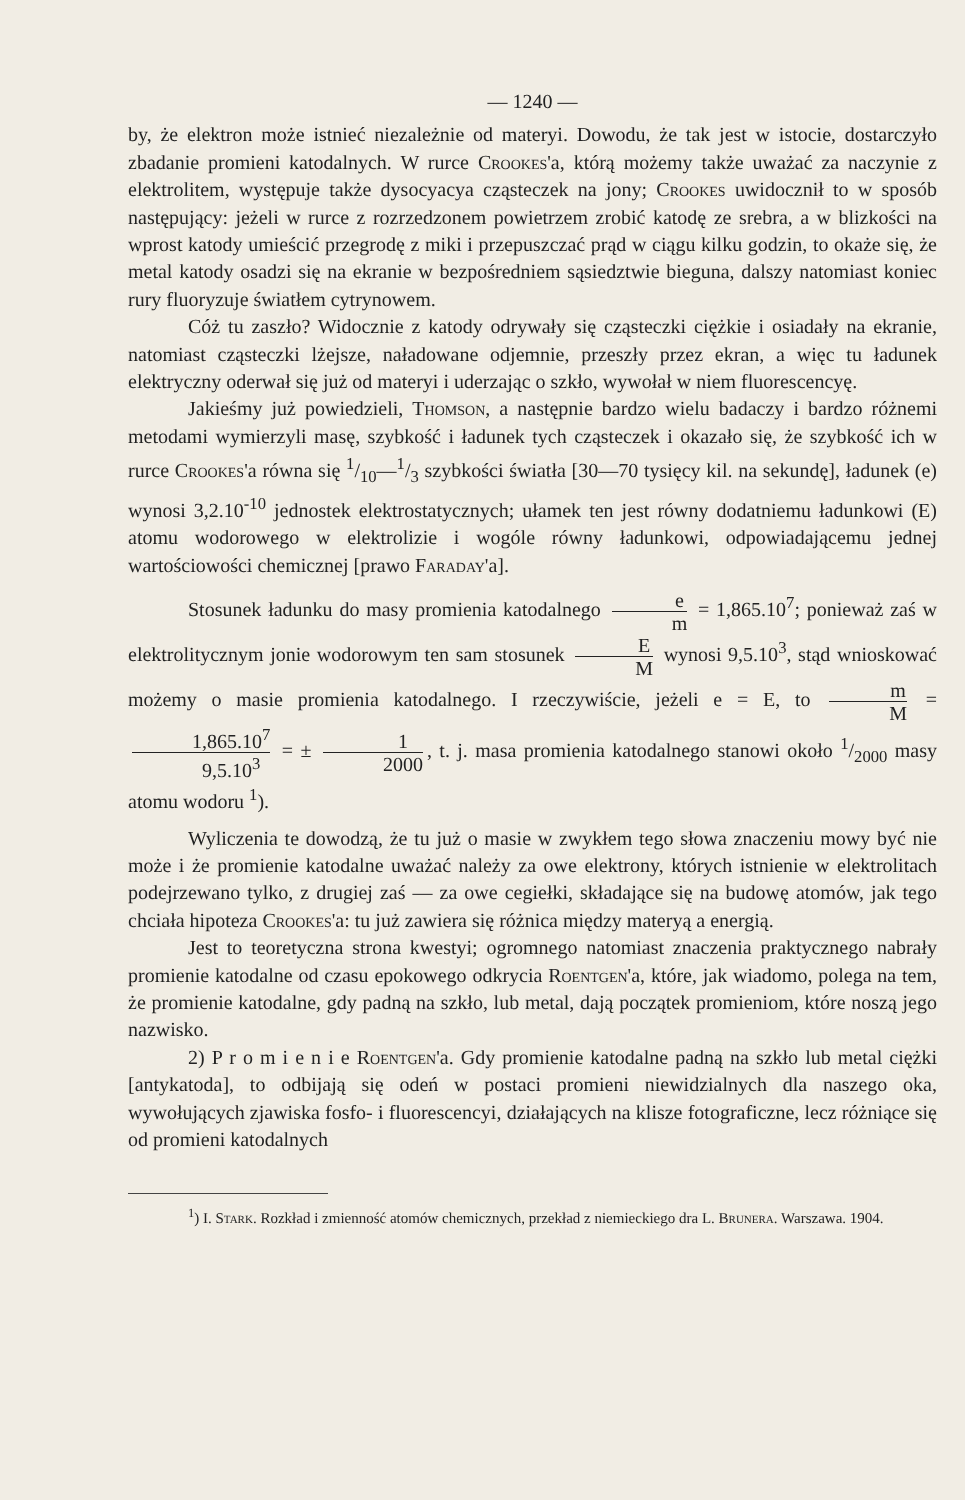— 1240 —
by, że elektron może istnieć niezależnie od materyi. Dowodu, że tak jest w istocie, dostarczyło zbadanie promieni katodalnych. W rurce Crookes'a, którą możemy także uważać za naczynie z elektrolitem, występuje także dysocyacya cząsteczek na jony; Crookes uwidocznił to w sposób następujący: jeżeli w rurce z rozrzedzonem powietrzem zrobić katodę ze srebra, a w blizkości na wprost katody umieścić przegrodę z miki i przepuszczać prąd w ciągu kilku godzin, to okaże się, że metal katody osadzi się na ekranie w bezpośredniem sąsiedztwie bieguna, dalszy natomiast koniec rury fluoryzuje światłem cytrynowem.
Cóż tu zaszło? Widocznie z katody odrywały się cząsteczki ciężkie i osiadały na ekranie, natomiast cząsteczki lżejsze, naładowane odjemnie, przeszły przez ekran, a więc tu ładunek elektryczny oderwał się już od materyi i uderzając o szkło, wywołał w niem fluorescencyę.
Jakieśmy już powiedzieli, Thomson, a następnie bardzo wielu badaczy i bardzo różnemi metodami wymierzyli masę, szybkość i ładunek tych cząsteczek i okazało się, że szybkość ich w rurce Crookes'a równa się 1/10—1/3 szybkości światła [30—70 tysięcy kil. na sekundę], ładunek (e) wynosi 3,2.10<sup>-10</sup> jednostek elektrostatycznych; ułamek ten jest równy dodatniemu ładunkowi (E) atomu wodorowego w elektrolizie i wogóle równy ładunkowi, odpowiadającemu jednej wartościowości chemicznej [prawo Faraday'a].
Stosunek ładunku do masy promienia katodalnego e m = 1,865.10<sup>7</sup>; ponieważ zaś w elektrolitycznym jonie wodorowym ten sam stosunek E M wynosi 9,5.10<sup>3</sup>, stąd wnioskować możemy o masie promienia katodalnego. I rzeczywiście, jeżeli e = E, to m M = 1,865.10<sup>7</sup> 9,5.10<sup>3</sup> = ± 1 2000, t. j. masa promienia katodalnego stanowi około 1/2000 masy atomu wodoru <sup>1</sup>).
Wyliczenia te dowodzą, że tu już o masie w zwykłem tego słowa znaczeniu mowy być nie może i że promienie katodalne uważać należy za owe elektrony, których istnienie w elektrolitach podejrzewano tylko, z drugiej zaś — za owe cegiełki, składające się na budowę atomów, jak tego chciała hipoteza Crookes'a: tu już zawiera się różnica między materyą a energią.
Jest to teoretyczna strona kwestyi; ogromnego natomiast znaczenia praktycznego nabrały promienie katodalne od czasu epokowego odkrycia Roentgen'a, które, jak wiadomo, polega na tem, że promienie katodalne, gdy padną na szkło, lub metal, dają początek promieniom, które noszą jego nazwisko.
2) P r o m i e n i e Roentgen'a. Gdy promienie katodalne padną na szkło lub metal ciężki [antykatoda], to odbijają się odeń w postaci promieni niewidzialnych dla naszego oka, wywołujących zjawiska fosfo- i fluorescencyi, działających na klisze fotograficzne, lecz różniące się od promieni katodalnych
<sup>1</sup>) I. Stark. Rozkład i zmienność atomów chemicznych, przekład z niemieckiego dra L. Brunera. Warszawa. 1904.